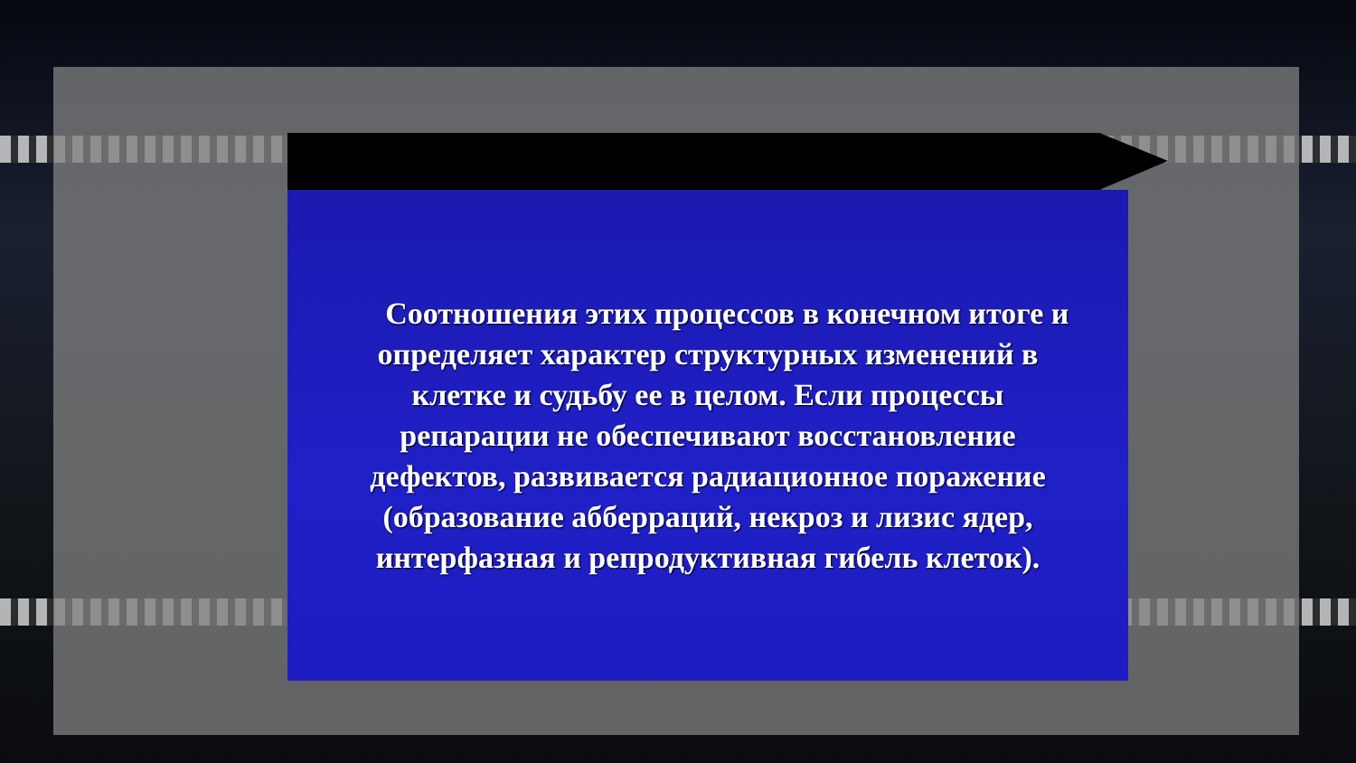Соотношения этих процессов в конечном итоге и определяет характер структурных изменений в клетке и судьбу ее в целом. Если процессы репарации не обеспечивают восстановление дефектов, развивается радиационное поражение (образование абберраций, некроз и лизис ядер, интерфазная и репродуктивная гибель клеток).